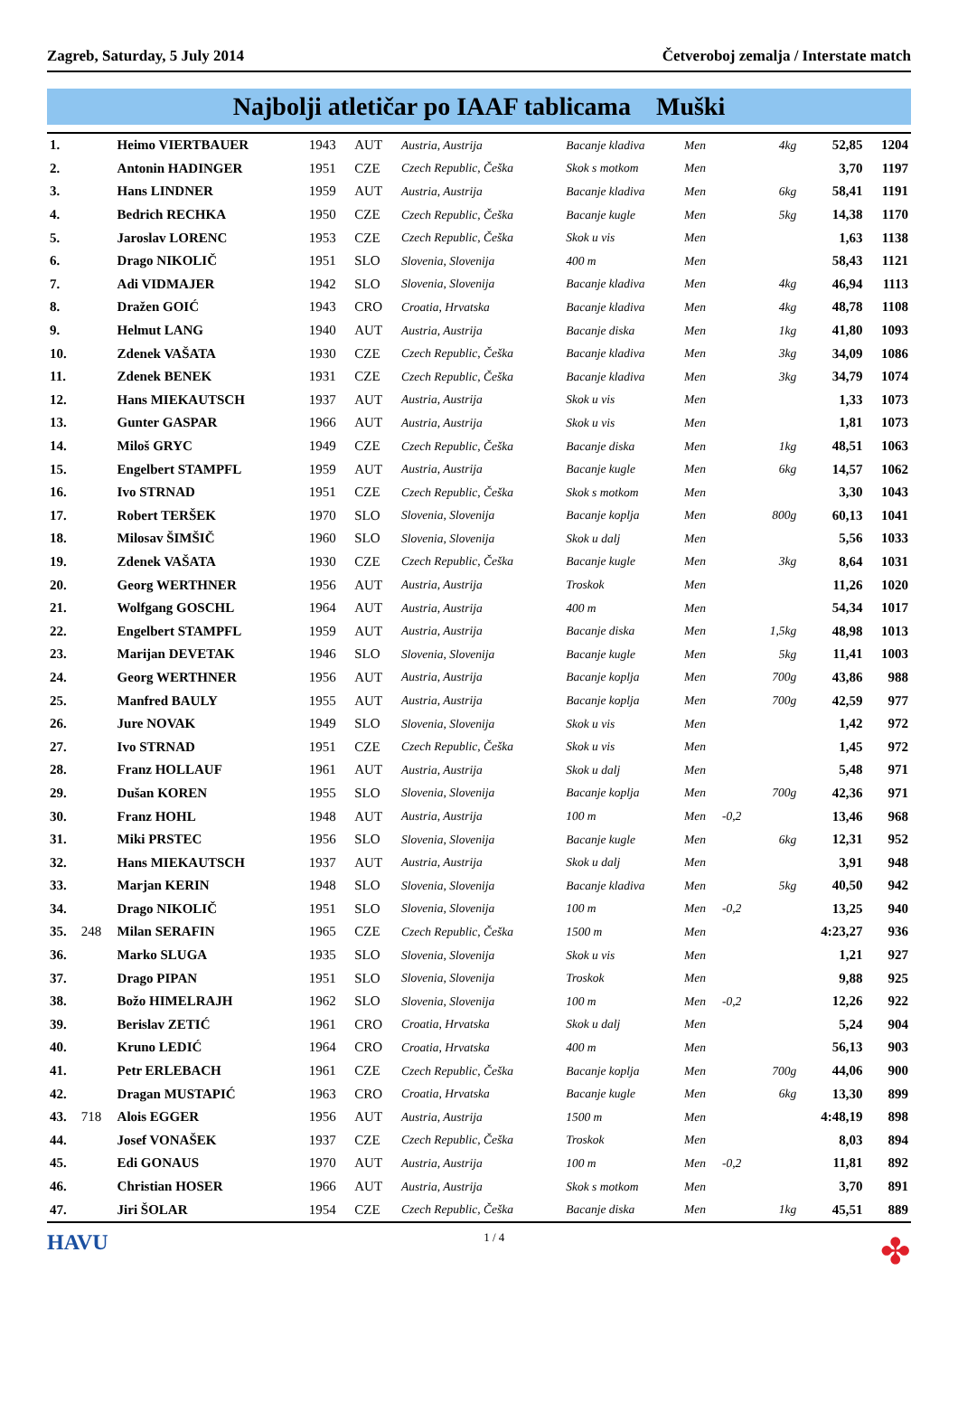Zagreb, Saturday, 5 July 2014 Četveroboj zemalja / Interstate match
Najbolji atletičar po IAAF tablicama Muški
| 1. | | Heimo VIERTBAUER | 1943 | AUT | Austria, Austrija | Bacanje kladiva | Men | | 4kg | 52,85 | 1204 |
| 2. | | Antonin HADINGER | 1951 | CZE | Czech Republic, Češka | Skok s motkom | Men | | | 3,70 | 1197 |
| 3. | | Hans LINDNER | 1959 | AUT | Austria, Austrija | Bacanje kladiva | Men | | 6kg | 58,41 | 1191 |
| 4. | | Bedrich RECHKA | 1950 | CZE | Czech Republic, Češka | Bacanje kugle | Men | | 5kg | 14,38 | 1170 |
| 5. | | Jaroslav LORENC | 1953 | CZE | Czech Republic, Češka | Skok u vis | Men | | | 1,63 | 1138 |
| 6. | | Drago NIKOLIČ | 1951 | SLO | Slovenia, Slovenija | 400 m | Men | | | 58,43 | 1121 |
| 7. | | Adi VIDMAJER | 1942 | SLO | Slovenia, Slovenija | Bacanje kladiva | Men | | 4kg | 46,94 | 1113 |
| 8. | | Dražen GOIĆ | 1943 | CRO | Croatia, Hrvatska | Bacanje kladiva | Men | | 4kg | 48,78 | 1108 |
| 9. | | Helmut LANG | 1940 | AUT | Austria, Austrija | Bacanje diska | Men | | 1kg | 41,80 | 1093 |
| 10. | | Zdenek VAŠATA | 1930 | CZE | Czech Republic, Češka | Bacanje kladiva | Men | | 3kg | 34,09 | 1086 |
| 11. | | Zdenek BENEK | 1931 | CZE | Czech Republic, Češka | Bacanje kladiva | Men | | 3kg | 34,79 | 1074 |
| 12. | | Hans MIEKAUTSCH | 1937 | AUT | Austria, Austrija | Skok u vis | Men | | | 1,33 | 1073 |
| 13. | | Gunter GASPAR | 1966 | AUT | Austria, Austrija | Skok u vis | Men | | | 1,81 | 1073 |
| 14. | | Miloš GRYC | 1949 | CZE | Czech Republic, Češka | Bacanje diska | Men | | 1kg | 48,51 | 1063 |
| 15. | | Engelbert STAMPFL | 1959 | AUT | Austria, Austrija | Bacanje kugle | Men | | 6kg | 14,57 | 1062 |
| 16. | | Ivo STRNAD | 1951 | CZE | Czech Republic, Češka | Skok s motkom | Men | | | 3,30 | 1043 |
| 17. | | Robert TERŠEK | 1970 | SLO | Slovenia, Slovenija | Bacanje koplja | Men | | 800g | 60,13 | 1041 |
| 18. | | Milosav ŠIMŠIČ | 1960 | SLO | Slovenia, Slovenija | Skok u dalj | Men | | | 5,56 | 1033 |
| 19. | | Zdenek VAŠATA | 1930 | CZE | Czech Republic, Češka | Bacanje kugle | Men | | 3kg | 8,64 | 1031 |
| 20. | | Georg WERTHNER | 1956 | AUT | Austria, Austrija | Troskok | Men | | | 11,26 | 1020 |
| 21. | | Wolfgang GOSCHL | 1964 | AUT | Austria, Austrija | 400 m | Men | | | 54,34 | 1017 |
| 22. | | Engelbert STAMPFL | 1959 | AUT | Austria, Austrija | Bacanje diska | Men | | 1,5kg | 48,98 | 1013 |
| 23. | | Marijan DEVETAK | 1946 | SLO | Slovenia, Slovenija | Bacanje kugle | Men | | 5kg | 11,41 | 1003 |
| 24. | | Georg WERTHNER | 1956 | AUT | Austria, Austrija | Bacanje koplja | Men | | 700g | 43,86 | 988 |
| 25. | | Manfred BAULY | 1955 | AUT | Austria, Austrija | Bacanje koplja | Men | | 700g | 42,59 | 977 |
| 26. | | Jure NOVAK | 1949 | SLO | Slovenia, Slovenija | Skok u vis | Men | | | 1,42 | 972 |
| 27. | | Ivo STRNAD | 1951 | CZE | Czech Republic, Češka | Skok u vis | Men | | | 1,45 | 972 |
| 28. | | Franz HOLLAUF | 1961 | AUT | Austria, Austrija | Skok u dalj | Men | | | 5,48 | 971 |
| 29. | | Dušan KOREN | 1955 | SLO | Slovenia, Slovenija | Bacanje koplja | Men | | 700g | 42,36 | 971 |
| 30. | | Franz HOHL | 1948 | AUT | Austria, Austrija | 100 m | Men | -0,2 | | 13,46 | 968 |
| 31. | | Miki PRSTEC | 1956 | SLO | Slovenia, Slovenija | Bacanje kugle | Men | | 6kg | 12,31 | 952 |
| 32. | | Hans MIEKAUTSCH | 1937 | AUT | Austria, Austrija | Skok u dalj | Men | | | 3,91 | 948 |
| 33. | | Marjan KERIN | 1948 | SLO | Slovenia, Slovenija | Bacanje kladiva | Men | | 5kg | 40,50 | 942 |
| 34. | | Drago NIKOLIČ | 1951 | SLO | Slovenia, Slovenija | 100 m | Men | -0,2 | | 13,25 | 940 |
| 35. | 248 | Milan SERAFIN | 1965 | CZE | Czech Republic, Češka | 1500 m | Men | | | 4:23,27 | 936 |
| 36. | | Marko SLUGA | 1935 | SLO | Slovenia, Slovenija | Skok u vis | Men | | | 1,21 | 927 |
| 37. | | Drago PIPAN | 1951 | SLO | Slovenia, Slovenija | Troskok | Men | | | 9,88 | 925 |
| 38. | | Božo HIMELRAJH | 1962 | SLO | Slovenia, Slovenija | 100 m | Men | -0,2 | | 12,26 | 922 |
| 39. | | Berislav ZETIĆ | 1961 | CRO | Croatia, Hrvatska | Skok u dalj | Men | | | 5,24 | 904 |
| 40. | | Kruno LEDIĆ | 1964 | CRO | Croatia, Hrvatska | 400 m | Men | | | 56,13 | 903 |
| 41. | | Petr ERLEBACH | 1961 | CZE | Czech Republic, Češka | Bacanje koplja | Men | | 700g | 44,06 | 900 |
| 42. | | Dragan MUSTAPIĆ | 1963 | CRO | Croatia, Hrvatska | Bacanje kugle | Men | | 6kg | 13,30 | 899 |
| 43. | 718 | Alois EGGER | 1956 | AUT | Austria, Austrija | 1500 m | Men | | | 4:48,19 | 898 |
| 44. | | Josef VONAŠEK | 1937 | CZE | Czech Republic, Češka | Troskok | Men | | | 8,03 | 894 |
| 45. | | Edi GONAUS | 1970 | AUT | Austria, Austrija | 100 m | Men | -0,2 | | 11,81 | 892 |
| 46. | | Christian HOSER | 1966 | AUT | Austria, Austrija | Skok s motkom | Men | | | 3,70 | 891 |
| 47. | | Jiri ŠOLAR | 1954 | CZE | Czech Republic, Češka | Bacanje diska | Men | | 1kg | 45,51 | 889 |
HAVU 1 / 4 ✤